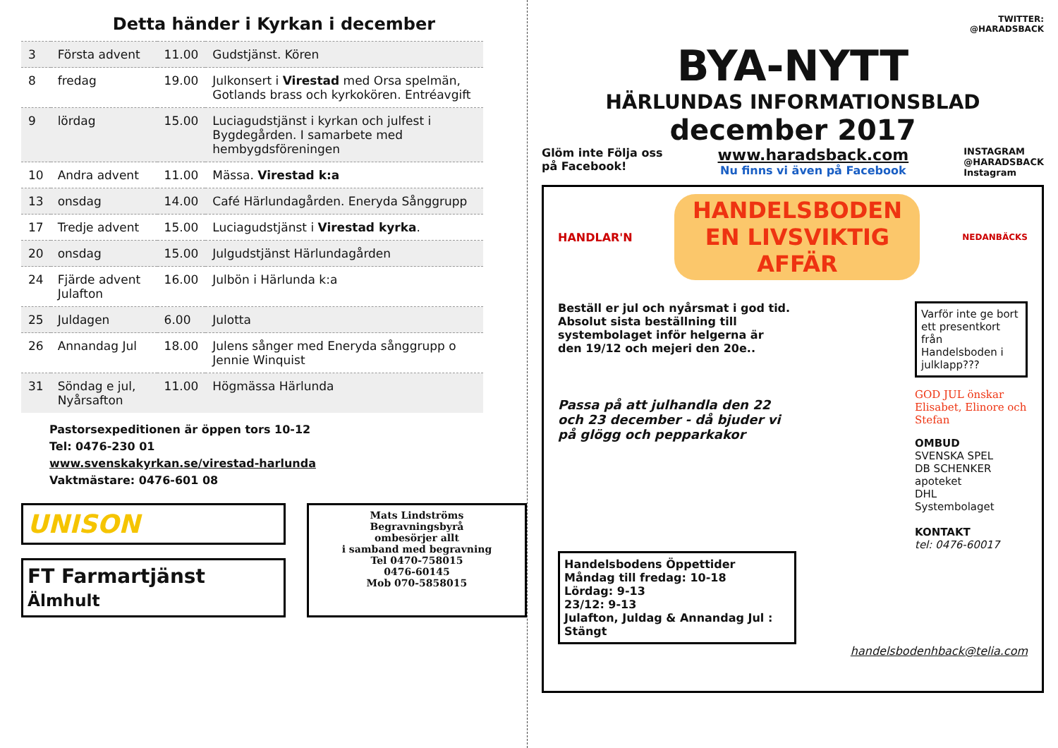Detta händer i Kyrkan i december
| 3 | Första advent | 11.00 | Gudstjänst. Kören |
| 8 | fredag | 19.00 | Julkonsert i Virestad med Orsa spelmän, Gotlands brass och kyrkokören. Entréavgift |
| 9 | lördag | 15.00 | Luciagudstjänst i kyrkan och julfest i Bygdegården. I samarbete med hembygdsföreningen |
| 10 | Andra advent | 11.00 | Mässa. Virestad k:a |
| 13 | onsdag | 14.00 | Café Härlundagården. Eneryda Sånggrupp |
| 17 | Tredje advent | 15.00 | Luciagudstjänst i Virestad kyrka . |
| 20 | onsdag | 15.00 | Julgudstjänst Härlundagården |
| 24 | Fjärde advent Julafton | 16.00 | Julbön i Härlunda k:a |
| 25 | Juldagen | 6.00 | Julotta |
| 26 | Annandag Jul | 18.00 | Julens sånger med Eneryda sånggrupp o Jennie Winquist |
| 31 | Söndag e jul, Nyårsafton | 11.00 | Högmässa Härlunda |
Pastorsexpeditionen är öppen tors 10-12
Tel: 0476-230 01
www.svenskakyrkan.se/virestad-harlunda
Vaktmästare: 0476-601 08
UNISON
FT Farmartjänst Älmhult
Mats Lindströms
Begravningsbyrå
ombesörjer allt
i samband med begravning
Tel 0470-758015
0476-60145
Mob 070-5858015
TWITTER:
@HARADSBACK
BYA-NYTT
HÄRLUNDAS INFORMATIONSBLAD
december 2017
Glöm inte Följa oss
på Facebook!
www.haradsback.com
Nu finns vi även på Facebook
INSTAGRAM
@HARADSBACK
Instagram
HANDLAR'N
HANDELSBODEN
EN LIVSVIKTIG AFFÄR
NEDANBÄCKS
Beställ er jul och nyårsmat i god tid.
Absolut sista beställning till systembolaget inför helgerna är den 19/12 och mejeri den 20e..
Passa på att julhandla den 22 och 23 december - då bjuder vi på glögg och pepparkakor
Varför inte ge bort ett presentkort från Handelsboden i julklapp???
GOD JUL önskar Elisabet, Elinore och Stefan
OMBUD
SVENSKA SPEL
DB SCHENKER
apoteket
DHL
Systembolaget
KONTAKT
tel: 0476-60017
Handelsbodens Öppettider
Måndag till fredag: 10-18
Lördag: 9-13
23/12: 9-13
Julafton, Juldag & Annandag Jul : Stängt
handelsbodenhback@telia.com